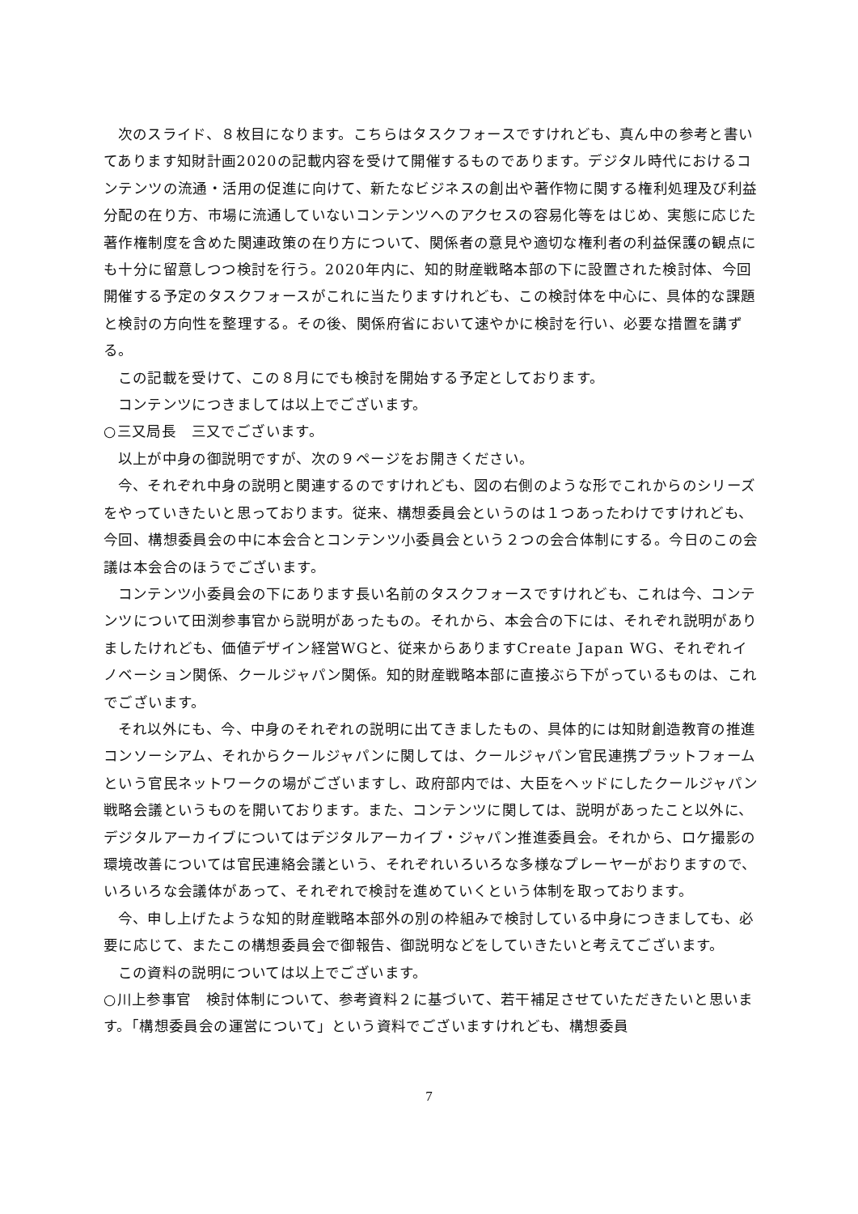次のスライド、８枚目になります。こちらはタスクフォースですけれども、真ん中の参考と書いてあります知財計画2020の記載内容を受けて開催するものであります。デジタル時代におけるコンテンツの流通・活用の促進に向けて、新たなビジネスの創出や著作物に関する権利処理及び利益分配の在り方、市場に流通していないコンテンツへのアクセスの容易化等をはじめ、実態に応じた著作権制度を含めた関連政策の在り方について、関係者の意見や適切な権利者の利益保護の観点にも十分に留意しつつ検討を行う。2020年内に、知的財産戦略本部の下に設置された検討体、今回開催する予定のタスクフォースがこれに当たりますけれども、この検討体を中心に、具体的な課題と検討の方向性を整理する。その後、関係府省において速やかに検討を行い、必要な措置を講ずる。
この記載を受けて、この８月にでも検討を開始する予定としております。
コンテンツにつきましては以上でございます。
○三又局長　三又でございます。
以上が中身の御説明ですが、次の９ページをお開きください。
今、それぞれ中身の説明と関連するのですけれども、図の右側のような形でこれからのシリーズをやっていきたいと思っております。従来、構想委員会というのは１つあったわけですけれども、今回、構想委員会の中に本会合とコンテンツ小委員会という２つの会合体制にする。今日のこの会議は本会合のほうでございます。
コンテンツ小委員会の下にあります長い名前のタスクフォースですけれども、これは今、コンテンツについて田渕参事官から説明があったもの。それから、本会合の下には、それぞれ説明がありましたけれども、価値デザイン経営WGと、従来からありますCreate Japan WG、それぞれイノベーション関係、クールジャパン関係。知的財産戦略本部に直接ぶら下がっているものは、これでございます。
それ以外にも、今、中身のそれぞれの説明に出てきましたもの、具体的には知財創造教育の推進コンソーシアム、それからクールジャパンに関しては、クールジャパン官民連携プラットフォームという官民ネットワークの場がございますし、政府部内では、大臣をヘッドにしたクールジャパン戦略会議というものを開いております。また、コンテンツに関しては、説明があったこと以外に、デジタルアーカイブについてはデジタルアーカイブ・ジャパン推進委員会。それから、ロケ撮影の環境改善については官民連絡会議という、それぞれいろいろな多様なプレーヤーがおりますので、いろいろな会議体があって、それぞれで検討を進めていくという体制を取っております。
今、申し上げたような知的財産戦略本部外の別の枠組みで検討している中身につきましても、必要に応じて、またこの構想委員会で御報告、御説明などをしていきたいと考えてございます。
この資料の説明については以上でございます。
○川上参事官　検討体制について、参考資料２に基づいて、若干補足させていただきたいと思います。「構想委員会の運営について」という資料でございますけれども、構想委員
7